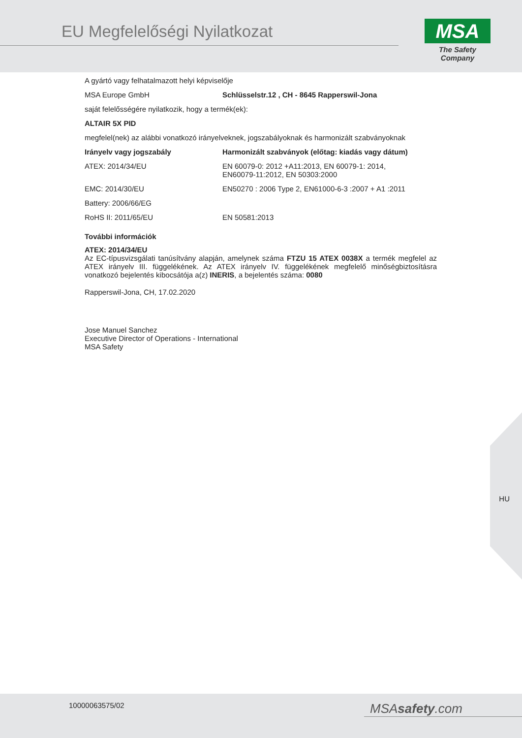EU Megfelelőségi Nyilatkozat
MSA
The Safety Company
A gyártó vagy felhatalmazott helyi képviselője
| MSA Europe GmbH | Schlüsselstr.12 , CH - 8645 Rapperswil-Jona |
saját felelősségére nyilatkozik, hogy a termék(ek):
ALTAIR 5X PID
megfelel(nek) az alábbi vonatkozó irányelveknek, jogszabályoknak és harmonizált szabványoknak
| Irányelv vagy jogszabály | Harmonizált szabványok (előtag: kiadás vagy dátum) |
| --- | --- |
| ATEX: 2014/34/EU | EN 60079-0: 2012 +A11:2013, EN 60079-1: 2014, EN60079-11:2012, EN 50303:2000 |
| EMC: 2014/30/EU | EN50270 : 2006 Type 2, EN61000-6-3 :2007 + A1 :2011 |
| Battery: 2006/66/EG | |
| RoHS II: 2011/65/EU | EN 50581:2013 |
További információk
ATEX: 2014/34/EU
Az EC-típusvizsgálati tanúsítvány alapján, amelynek száma FTZU 15 ATEX 0038X a termék megfelel az ATEX irányelv III. függelékének. Az ATEX irányelv IV. függelékének megfelelő minőségbiztosításra vonatkozó bejelentés kibocsátója a(z) INERIS, a bejelentés száma: 0080
Rapperswil-Jona, CH, 17.02.2020
Jose Manuel Sanchez
Executive Director of Operations - International
MSA Safety
HU
10000063575/02 MSAsafety.com